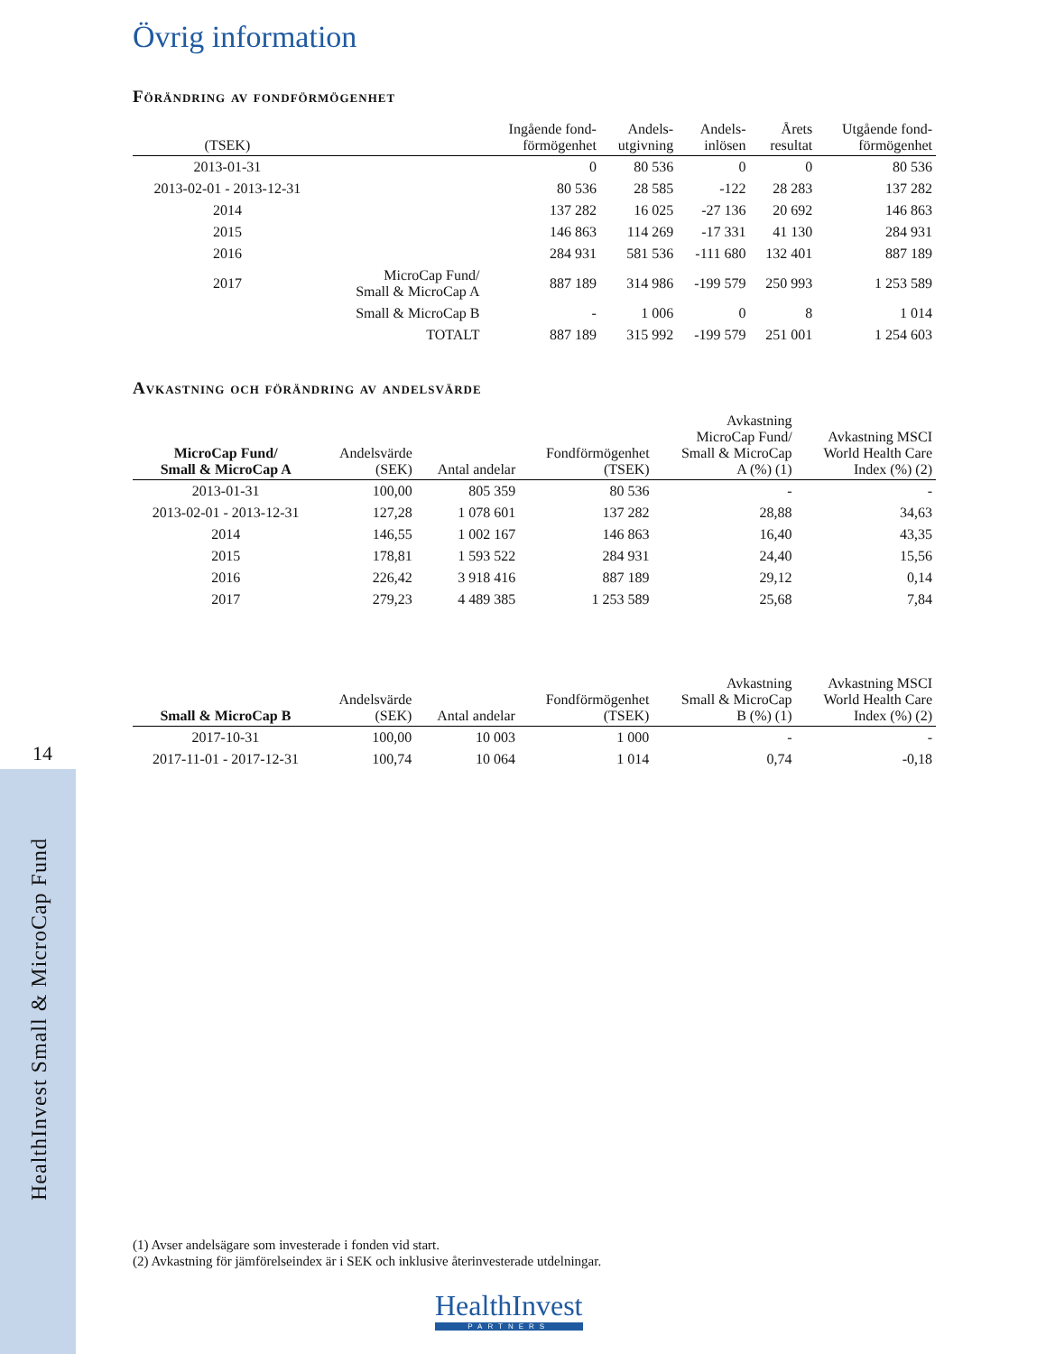14
HealthInvest Small & MicroCap Fund
Övrig information
Förändring av fondförmögenhet
| (TSEK) | | Ingående fond- förmögenhet | Andels- utgivning | Andels- inlösen | Årets resultat | Utgående fond- förmögenhet |
| --- | --- | --- | --- | --- | --- | --- |
| 2013-01-31 | | 0 | 80 536 | 0 | 0 | 80 536 |
| 2013-02-01 - 2013-12-31 | | 80 536 | 28 585 | -122 | 28 283 | 137 282 |
| 2014 | | 137 282 | 16 025 | -27 136 | 20 692 | 146 863 |
| 2015 | | 146 863 | 114 269 | -17 331 | 41 130 | 284 931 |
| 2016 | | 284 931 | 581 536 | -111 680 | 132 401 | 887 189 |
| 2017 | MicroCap Fund/ Small & MicroCap A | 887 189 | 314 986 | -199 579 | 250 993 | 1 253 589 |
| | Small & MicroCap B | - | 1 006 | 0 | 8 | 1 014 |
| | TOTALT | 887 189 | 315 992 | -199 579 | 251 001 | 1 254 603 |
Avkastning och förändring av andelsvärde
| MicroCap Fund/ Small & MicroCap A | Andelsvärde (SEK) | Antal andelar | Fondförmögenhet (TSEK) | Avkastning MicroCap Fund/ Small & MicroCap A (%) (1) | Avkastning MSCI World Health Care Index (%) (2) |
| --- | --- | --- | --- | --- | --- |
| 2013-01-31 | 100,00 | 805 359 | 80 536 | - | - |
| 2013-02-01 - 2013-12-31 | 127,28 | 1 078 601 | 137 282 | 28,88 | 34,63 |
| 2014 | 146,55 | 1 002 167 | 146 863 | 16,40 | 43,35 |
| 2015 | 178,81 | 1 593 522 | 284 931 | 24,40 | 15,56 |
| 2016 | 226,42 | 3 918 416 | 887 189 | 29,12 | 0,14 |
| 2017 | 279,23 | 4 489 385 | 1 253 589 | 25,68 | 7,84 |
| Small & MicroCap B | Andelsvärde (SEK) | Antal andelar | Fondförmögenhet (TSEK) | Avkastning Small & MicroCap B (%) (1) | Avkastning MSCI World Health Care Index (%) (2) |
| --- | --- | --- | --- | --- | --- |
| 2017-10-31 | 100,00 | 10 003 | 1 000 | - | - |
| 2017-11-01 - 2017-12-31 | 100,74 | 10 064 | 1 014 | 0,74 | -0,18 |
(1) Avser andelsägare som investerade i fonden vid start.
(2) Avkastning för jämförelseindex är i SEK och inklusive återinvesterade utdelningar.
HealthInvest
PARTNERS